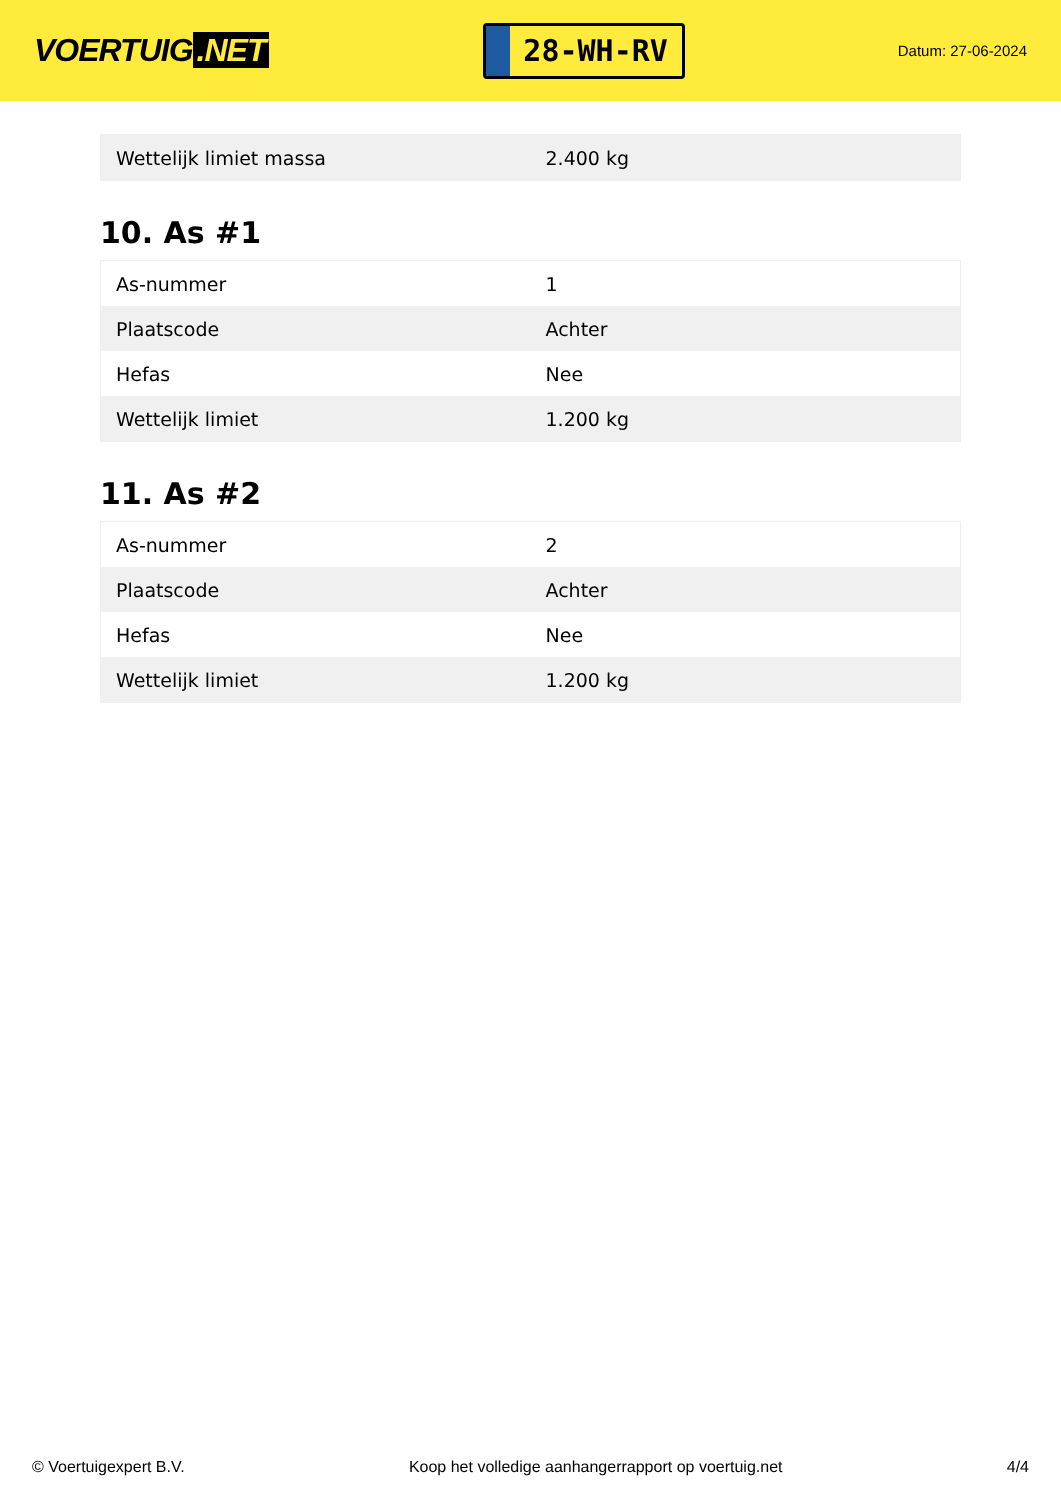VOERTUIG.NET
28-WH-RV
Datum: 27-06-2024
| Wettelijk limiet massa | 2.400 kg |
10. As #1
| As-nummer | 1 |
| Plaatscode | Achter |
| Hefas | Nee |
| Wettelijk limiet | 1.200 kg |
11. As #2
| As-nummer | 2 |
| Plaatscode | Achter |
| Hefas | Nee |
| Wettelijk limiet | 1.200 kg |
© Voertuigexpert B.V. Koop het volledige aanhangerrapport op voertuig.net 4/4